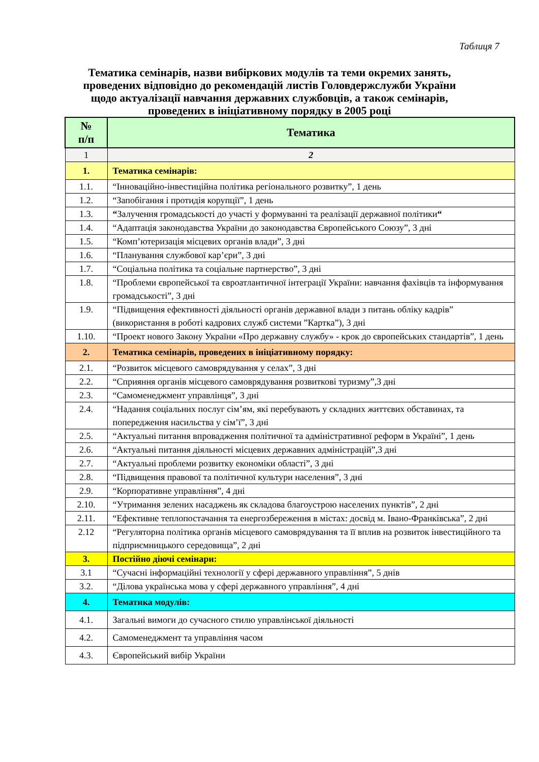Таблиця 7
Тематика семінарів, назви вибіркових модулів та теми окремих занять,
проведених відповідно до рекомендацій листів Головдержслужби України
щодо актуалізації навчання державних службовців, а також семінарів,
проведених в ініціативному порядку в 2005 році
| № п/п | Тематика |
| --- | --- |
| 1 | 2 |
| 1. | Тематика семінарів: |
| 1.1. | “Інноваційно-інвестиційна політика регіонального розвитку”, 1 день |
| 1.2. | “Запобігання і протидія корупції”, 1 день |
| 1.3. | “ Залучення громадськості до участі у формуванні та реалізації державної політики “ |
| 1.4. | “Адаптація законодавства України до законодавства Європейського Союзу”, 3 дні |
| 1.5. | “Комп’ютеризація місцевих органів влади”, 3 дні |
| 1.6. | “Планування службової кар’єри”, 3 дні |
| 1.7. | “Соціальна політика та соціальне партнерство”, 3 дні |
| 1.8. | “Проблеми європейської та євроатлантичної інтеграції України: навчання фахівців та інформування громадськості”, 3 дні |
| 1.9. | “Підвищення ефективності діяльності органів державної влади з питань обліку кадрів” (використання в роботі кадрових служб системи ”Картка”), 3 дні |
| 1.10. | “Проект нового Закону України «Про державну службу» - крок до європейських стандартів”, 1 день |
| 2. | Тематика семінарів, проведених в ініціативному порядку: |
| 2.1. | “Розвиток місцевого самоврядування у селах”, 3 дні |
| 2.2. | “Сприяння органів місцевого самоврядування розвиткові туризму”,3 дні |
| 2.3. | “Самоменеджмент управлінця”, 3 дні |
| 2.4. | “Надання соціальних послуг сім’ям, які перебувають у складних життєвих обставинах, та попередження насильства у сім’ї”, 3 дні |
| 2.5. | “Актуальні питання впровадження політичної та адміністративної реформ в Україні”, 1 день |
| 2.6. | “Актуальні питання діяльності місцевих державних адміністрацій”,3 дні |
| 2.7. | “Актуальні проблеми розвитку економіки області”, 3 дні |
| 2.8. | “Підвищення правової та політичної культури населення”, 3 дні |
| 2.9. | “Корпоративне управління”, 4 дні |
| 2.10. | “Утримання зелених насаджень як складова благоустрою населених пунктів”, 2 дні |
| 2.11. | “Ефективне теплопостачання та енергозбереження в містах: досвід м. Івано-Франківська”, 2 дні |
| 2.12 | “Регуляторна політика органів місцевого самоврядування та її вплив на розвиток інвестиційного та підприємницького середовища”, 2 дні |
| 3. | Постійно діючі семінари: |
| 3.1 | “Сучасні інформаційні технології у сфері державного управління”, 5 днів |
| 3.2. | “Ділова українська мова у сфері державного управління”, 4 дні |
| 4. | Тематика модулів: |
| 4.1. | Загальні вимоги до сучасного стилю управлінської діяльності |
| 4.2. | Самоменеджмент та управління часом |
| 4.3. | Європейський вибір України |